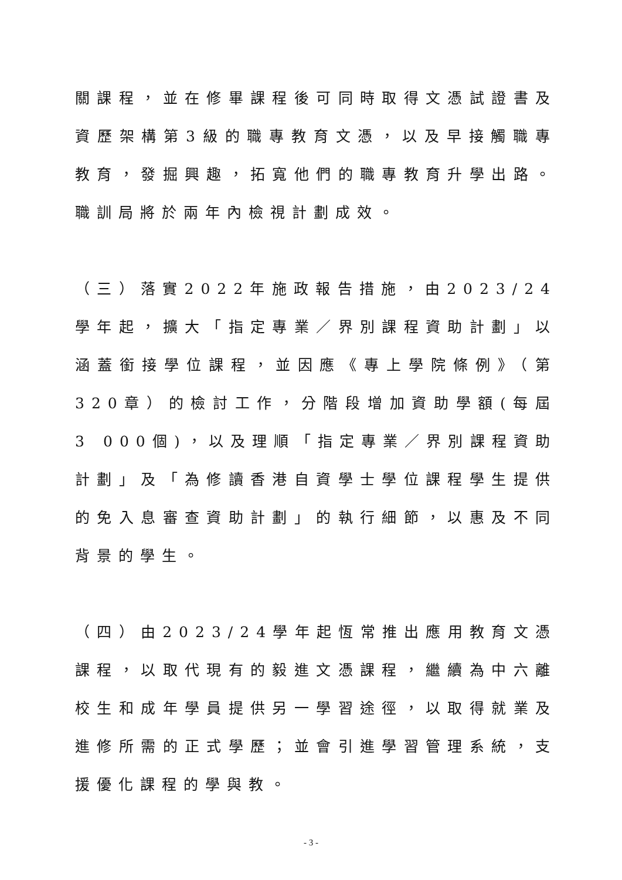關課程，並在修畢課程後可同時取得文憑試證書及資歷架構第3級的職專教育文憑，以及早接觸職專教育，發掘興趣，拓寬他們的職專教育升學出路。職訓局將於兩年內檢視計劃成效。
（三）落實2022年施政報告措施，由2023/24學年起，擴大「指定專業／界別課程資助計劃」以涵蓋銜接學位課程，並因應《專上學院條例》（第320章）的檢討工作，分階段增加資助學額(每屆3 000個)，以及理順「指定專業／界別課程資助計劃」及「為修讀香港自資學士學位課程學生提供的免入息審查資助計劃」的執行細節，以惠及不同背景的學生。
（四）由2023/24學年起恆常推出應用教育文憑課程，以取代現有的毅進文憑課程，繼續為中六離校生和成年學員提供另一學習途徑，以取得就業及進修所需的正式學歷；並會引進學習管理系統，支援優化課程的學與教。
- 3 -